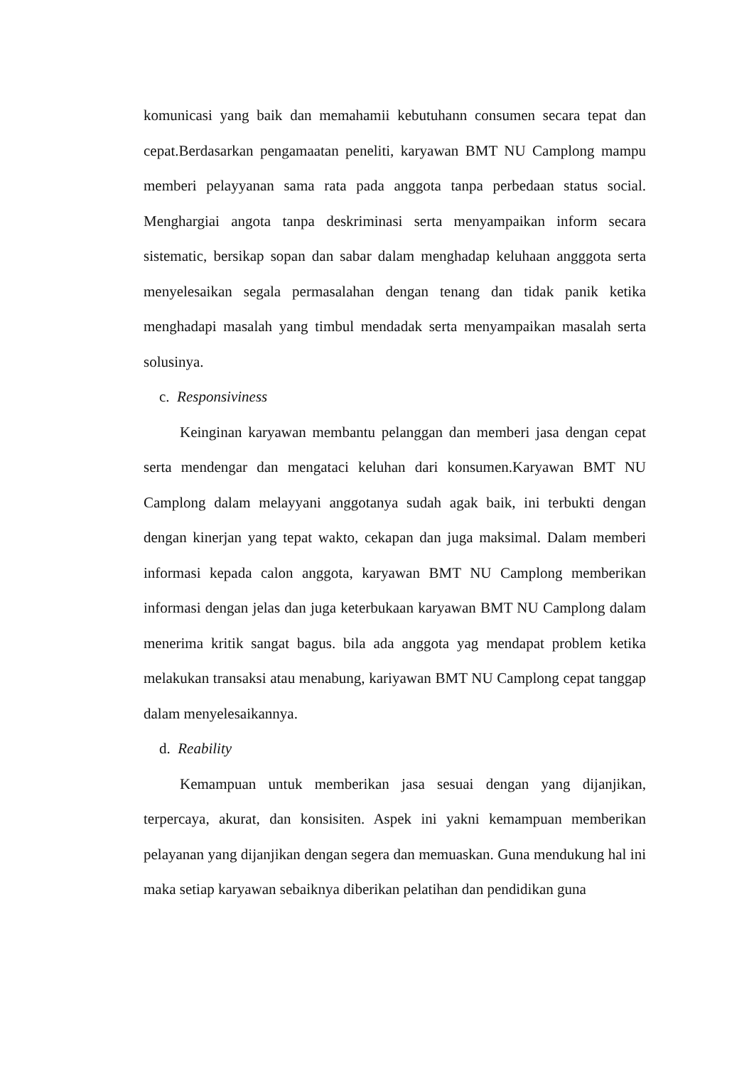komunicasi yang baik dan memahamii kebutuhann consumen secara tepat dan cepat.Berdasarkan pengamaatan peneliti, karyawan BMT NU Camplong mampu memberi pelayyanan sama rata pada anggota tanpa perbedaan status social. Menghargiai angota tanpa deskriminasi serta menyampaikan inform secara sistematic, bersikap sopan dan sabar dalam menghadap keluhaan angggota serta menyelesaikan segala permasalahan dengan tenang dan tidak panik ketika menghadapi masalah yang timbul mendadak serta menyampaikan masalah serta solusinya.
c. Responsiviness
Keinginan karyawan membantu pelanggan dan memberi jasa dengan cepat serta mendengar dan mengataci keluhan dari konsumen.Karyawan BMT NU Camplong dalam melayyani anggotanya sudah agak baik, ini terbukti dengan dengan kinerjan yang tepat wakto, cekapan dan juga maksimal. Dalam memberi informasi kepada calon anggota, karyawan BMT NU Camplong memberikan informasi dengan jelas dan juga keterbukaan karyawan BMT NU Camplong dalam menerima kritik sangat bagus. bila ada anggota yag mendapat problem ketika melakukan transaksi atau menabung, kariyawan BMT NU Camplong cepat tanggap dalam menyelesaikannya.
d. Reability
Kemampuan untuk memberikan jasa sesuai dengan yang dijanjikan, terpercaya, akurat, dan konsisiten. Aspek ini yakni kemampuan memberikan pelayanan yang dijanjikan dengan segera dan memuaskan. Guna mendukung hal ini maka setiap karyawan sebaiknya diberikan pelatihan dan pendidikan guna